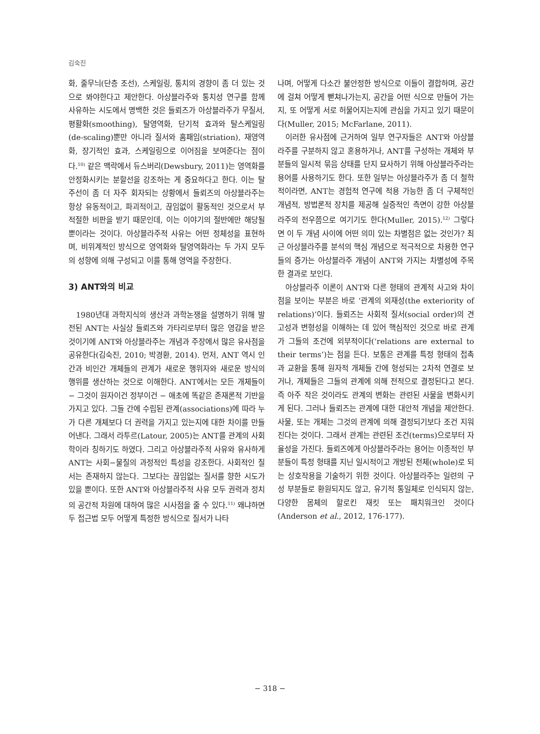김숙진
화, 줄무늬(단층 조선), 스케일링, 통치의 경향이 좀 더 있는 것으로 봐야한다고 제안한다. 아상블라주와 통치성 연구를 함께 사유하는 시도에서 명백한 것은 들뢰즈가 아상블라주가 무질서, 평활화(smoothing), 탈영역화, 단기적 효과와 탈스케일링(de-scaling)뿐만 아니라 질서와 홈패임(striation), 재영역화, 장기적인 효과, 스케일링으로 이어짐을 보여준다는 점이다.<sup>10)</sup> 같은 맥락에서 듀스버리(Dewsbury, 2011)는 영역화를 안정화시키는 분할선을 강조하는 게 중요하다고 한다. 이는 탈주선이 좀 더 자주 회자되는 상황에서 들뢰즈의 아상블라주는 항상 유동적이고, 파괴적이고, 끊임없이 활동적인 것으로서 부적절한 비판을 받기 때문인데, 이는 이야기의 절반에만 해당될 뿐이라는 것이다. 아상블라주적 사유는 어떤 정체성을 표현하며, 비위계적인 방식으로 영역화와 탈영역화라는 두 가지 모두의 성향에 의해 구성되고 이를 통해 영역을 주장한다.
3) ANT와의 비교
1980년대 과학지식의 생산과 과학논쟁을 설명하기 위해 발전된 ANT는 사실상 들뢰즈와 가타리로부터 많은 영감을 받은 것이기에 ANT와 아상블라주는 개념과 주장에서 많은 유사점을 공유한다(김숙진, 2010; 박경환, 2014). 먼저, ANT 역시 인간과 비인간 개체들의 관계가 새로운 행위자와 새로운 방식의 행위를 생산하는 것으로 이해한다. ANT에서는 모든 개체들이 − 그것이 원자이건 정부이건 − 애초에 똑같은 존재론적 기반을 가지고 있다. 그들 간에 수립된 관계(associations)에 따라 누가 다른 개체보다 더 권력을 가지고 있는지에 대한 차이를 만들어낸다. 그래서 라투르(Latour, 2005)는 ANT를 관계의 사회학이라 칭하기도 하였다. 그리고 아상블라주적 사유와 유사하게 ANT는 사회−물질의 과정적인 특성을 강조한다. 사회적인 질서는 존재하지 않는다. 그보다는 끊임없는 질서를 향한 시도가 있을 뿐이다. 또한 ANT와 아상블라주적 사유 모두 권력과 정치의 공간적 차원에 대하여 많은 시사점을 줄 수 있다.<sup>11)</sup> 왜냐하면 두 접근법 모두 어떻게 특정한 방식으로 질서가 나타
나며, 어떻게 다소간 불안정한 방식으로 이들이 결합하며, 공간에 걸쳐 어떻게 뻗쳐나가는지, 공간을 어떤 식으로 만들어 가는지, 또 어떻게 서로 허물어지는지에 관심을 가지고 있기 때문이다(Muller, 2015; McFarlane, 2011).
이러한 유사점에 근거하여 일부 연구자들은 ANT와 아상블라주를 구분하지 않고 혼용하거나, ANT를 구성하는 개체와 부분들의 일시적 묶음 상태를 단지 묘사하기 위해 아상블라주라는 용어를 사용하기도 한다. 또한 일부는 아상블라주가 좀 더 철학적이라면, ANT는 경험적 연구에 적용 가능한 좀 더 구체적인 개념적, 방법론적 장치를 제공해 실증적인 측면이 강한 아상블라주의 전우쯤으로 여기기도 한다(Muller, 2015).<sup>12)</sup> 그렇다면 이 두 개념 사이에 어떤 의미 있는 차별점은 없는 것인가? 최근 아상블라주를 분석의 핵심 개념으로 적극적으로 차용한 연구들의 증가는 아상블라주 개념이 ANT와 가지는 차별성에 주목한 결과로 보인다.
아상블라주 이론이 ANT와 다른 형태의 관계적 사고와 차이점을 보이는 부분은 바로 ‘관계의 외재성(the exteriority of relations)’이다. 들뢰즈는 사회적 질서(social order)의 견고성과 변형성을 이해하는 데 있어 핵심적인 것으로 바로 관계가 그들의 조건에 외부적이다(‘relations are external to their terms’)는 점을 든다. 보통은 관계를 특정 형태의 접촉과 교환을 통해 원자적 개체들 간에 형성되는 2차적 연결로 보거나, 개체들은 그들의 관계에 의해 전적으로 결정된다고 본다. 즉 아주 작은 것이라도 관계의 변화는 관련된 사물을 변화시키게 된다. 그러나 들뢰즈는 관계에 대한 대안적 개념을 제안한다. 사물, 또는 개체는 그것의 관계에 의해 결정되기보다 조건 지워진다는 것이다. 그래서 관계는 관련된 조건(terms)으로부터 자율성을 가진다. 들뢰즈에게 아상블라주라는 용어는 이종적인 부분들이 특정 형태를 지닌 일시적이고 개방된 전체(whole)로 되는 상호작용을 기술하기 위한 것이다. 아상블라주는 일련의 구성 부분들로 환원되지도 않고, 유기적 통일체로 인식되지 않는, 다양한 몸체의 할로킨 재킷 또는 패치워크인 것이다(Anderson et al., 2012, 176-177).
− 318 −